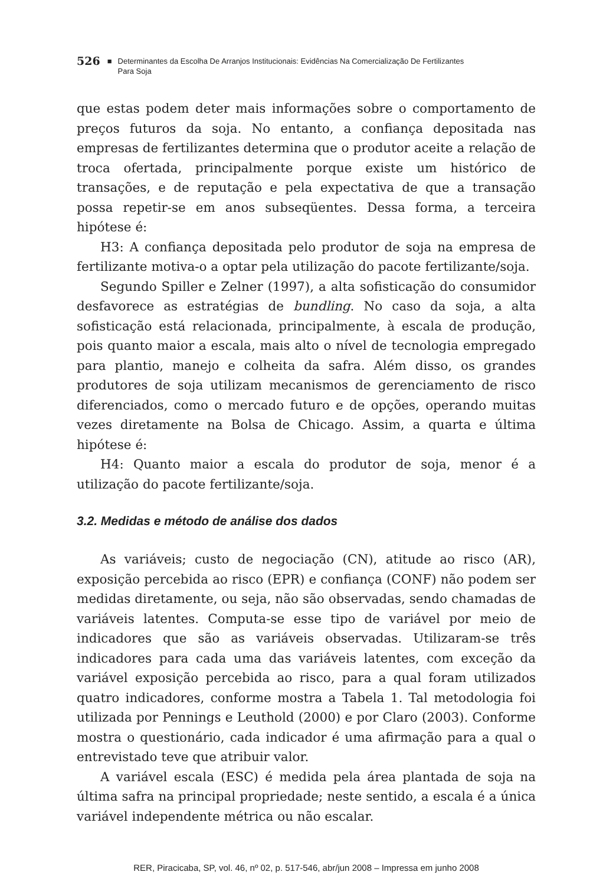526 ■ Determinantes da Escolha De Arranjos Institucionais: Evidências Na Comercialização De Fertilizantes
Para Soja
que estas podem deter mais informações sobre o comportamento de preços futuros da soja. No entanto, a confiança depositada nas empresas de fertilizantes determina que o produtor aceite a relação de troca ofertada, principalmente porque existe um histórico de transações, e de reputação e pela expectativa de que a transação possa repetir-se em anos subseqüentes. Dessa forma, a terceira hipótese é:
H3: A confiança depositada pelo produtor de soja na empresa de fertilizante motiva-o a optar pela utilização do pacote fertilizante/soja.
Segundo Spiller e Zelner (1997), a alta sofisticação do consumidor desfavorece as estratégias de bundling. No caso da soja, a alta sofisticação está relacionada, principalmente, à escala de produção, pois quanto maior a escala, mais alto o nível de tecnologia empregado para plantio, manejo e colheita da safra. Além disso, os grandes produtores de soja utilizam mecanismos de gerenciamento de risco diferenciados, como o mercado futuro e de opções, operando muitas vezes diretamente na Bolsa de Chicago. Assim, a quarta e última hipótese é:
H4: Quanto maior a escala do produtor de soja, menor é a utilização do pacote fertilizante/soja.
3.2. Medidas e método de análise dos dados
As variáveis; custo de negociação (CN), atitude ao risco (AR), exposição percebida ao risco (EPR) e confiança (CONF) não podem ser medidas diretamente, ou seja, não são observadas, sendo chamadas de variáveis latentes. Computa-se esse tipo de variável por meio de indicadores que são as variáveis observadas. Utilizaram-se três indicadores para cada uma das variáveis latentes, com exceção da variável exposição percebida ao risco, para a qual foram utilizados quatro indicadores, conforme mostra a Tabela 1. Tal metodologia foi utilizada por Pennings e Leuthold (2000) e por Claro (2003). Conforme mostra o questionário, cada indicador é uma afirmação para a qual o entrevistado teve que atribuir valor.
A variável escala (ESC) é medida pela área plantada de soja na última safra na principal propriedade; neste sentido, a escala é a única variável independente métrica ou não escalar.
RER, Piracicaba, SP, vol. 46, nº 02, p. 517-546, abr/jun 2008 – Impressa em junho 2008